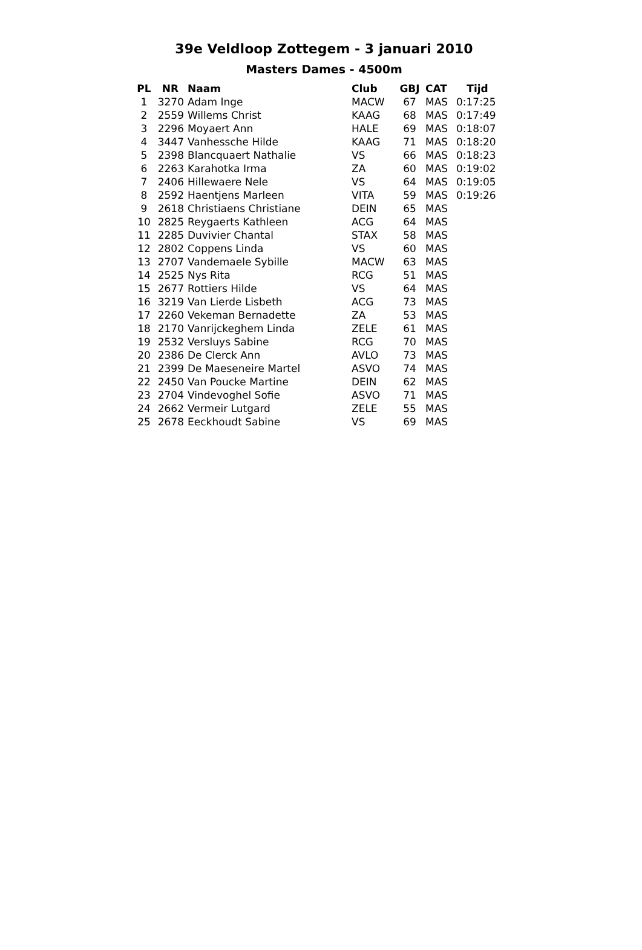39e Veldloop Zottegem - 3 januari 2010
Masters Dames - 4500m
| PL | NR | Naam | Club | GBJ | CAT | Tijd |
| --- | --- | --- | --- | --- | --- | --- |
| 1 | 3270 | Adam Inge | MACW | 67 | MAS | 0:17:25 |
| 2 | 2559 | Willems Christ | KAAG | 68 | MAS | 0:17:49 |
| 3 | 2296 | Moyaert Ann | HALE | 69 | MAS | 0:18:07 |
| 4 | 3447 | Vanhessche Hilde | KAAG | 71 | MAS | 0:18:20 |
| 5 | 2398 | Blancquaert Nathalie | VS | 66 | MAS | 0:18:23 |
| 6 | 2263 | Karahotka Irma | ZA | 60 | MAS | 0:19:02 |
| 7 | 2406 | Hillewaere Nele | VS | 64 | MAS | 0:19:05 |
| 8 | 2592 | Haentjens Marleen | VITA | 59 | MAS | 0:19:26 |
| 9 | 2618 | Christiaens Christiane | DEIN | 65 | MAS | |
| 10 | 2825 | Reygaerts Kathleen | ACG | 64 | MAS | |
| 11 | 2285 | Duvivier Chantal | STAX | 58 | MAS | |
| 12 | 2802 | Coppens Linda | VS | 60 | MAS | |
| 13 | 2707 | Vandemaele Sybille | MACW | 63 | MAS | |
| 14 | 2525 | Nys Rita | RCG | 51 | MAS | |
| 15 | 2677 | Rottiers Hilde | VS | 64 | MAS | |
| 16 | 3219 | Van Lierde Lisbeth | ACG | 73 | MAS | |
| 17 | 2260 | Vekeman Bernadette | ZA | 53 | MAS | |
| 18 | 2170 | Vanrijckeghem Linda | ZELE | 61 | MAS | |
| 19 | 2532 | Versluys Sabine | RCG | 70 | MAS | |
| 20 | 2386 | De Clerck Ann | AVLO | 73 | MAS | |
| 21 | 2399 | De Maeseneire Martel | ASVO | 74 | MAS | |
| 22 | 2450 | Van Poucke Martine | DEIN | 62 | MAS | |
| 23 | 2704 | Vindevoghel Sofie | ASVO | 71 | MAS | |
| 24 | 2662 | Vermeir Lutgard | ZELE | 55 | MAS | |
| 25 | 2678 | Eeckhoudt Sabine | VS | 69 | MAS | |